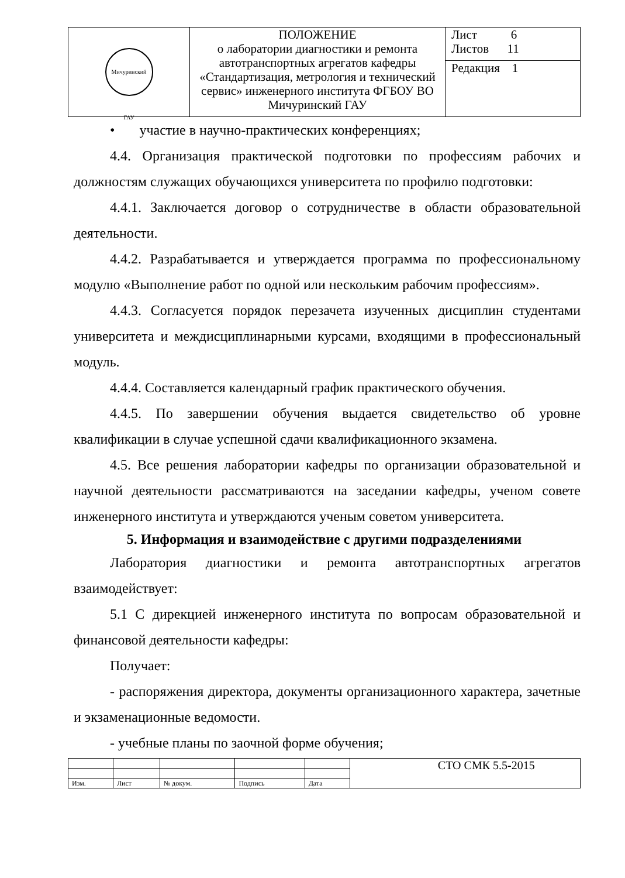| Мичуринский ГАУ | ПОЛОЖЕНИЕ о лаборатории диагностики и ремонта автотранспортных агрегатов кафедры «Стандартизация, метрология и технический сервис» инженерного института ФГБОУ ВО Мичуринский ГАУ | Лист 6 Листов 11 |
| | | Редакция 1 |
• участие в научно-практических конференциях;
4.4. Организация практической подготовки по профессиям рабочих и должностям служащих обучающихся университета по профилю подготовки:
4.4.1. Заключается договор о сотрудничестве в области образовательной деятельности.
4.4.2. Разрабатывается и утверждается программа по профессиональному модулю «Выполнение работ по одной или нескольким рабочим профессиям».
4.4.3. Согласуется порядок перезачета изученных дисциплин студентами университета и междисциплинарными курсами, входящими в профессиональный модуль.
4.4.4. Составляется календарный график практического обучения.
4.4.5. По завершении обучения выдается свидетельство об уровне квалификации в случае успешной сдачи квалификационного экзамена.
4.5. Все решения лаборатории кафедры по организации образовательной и научной деятельности рассматриваются на заседании кафедры, ученом совете инженерного института и утверждаются ученым советом университета.
5. Информация и взаимодействие с другими подразделениями
Лаборатория диагностики и ремонта автотранспортных агрегатов взаимодействует:
5.1 С дирекцией инженерного института по вопросам образовательной и финансовой деятельности кафедры:
Получает:
- распоряжения директора, документы организационного характера, зачетные и экзаменационные ведомости.
- учебные планы по заочной форме обучения;
| | | | | | СТО СМК 5.5-2015 |
| Изм. | Лист | № докум. | Подпись | Дата | |